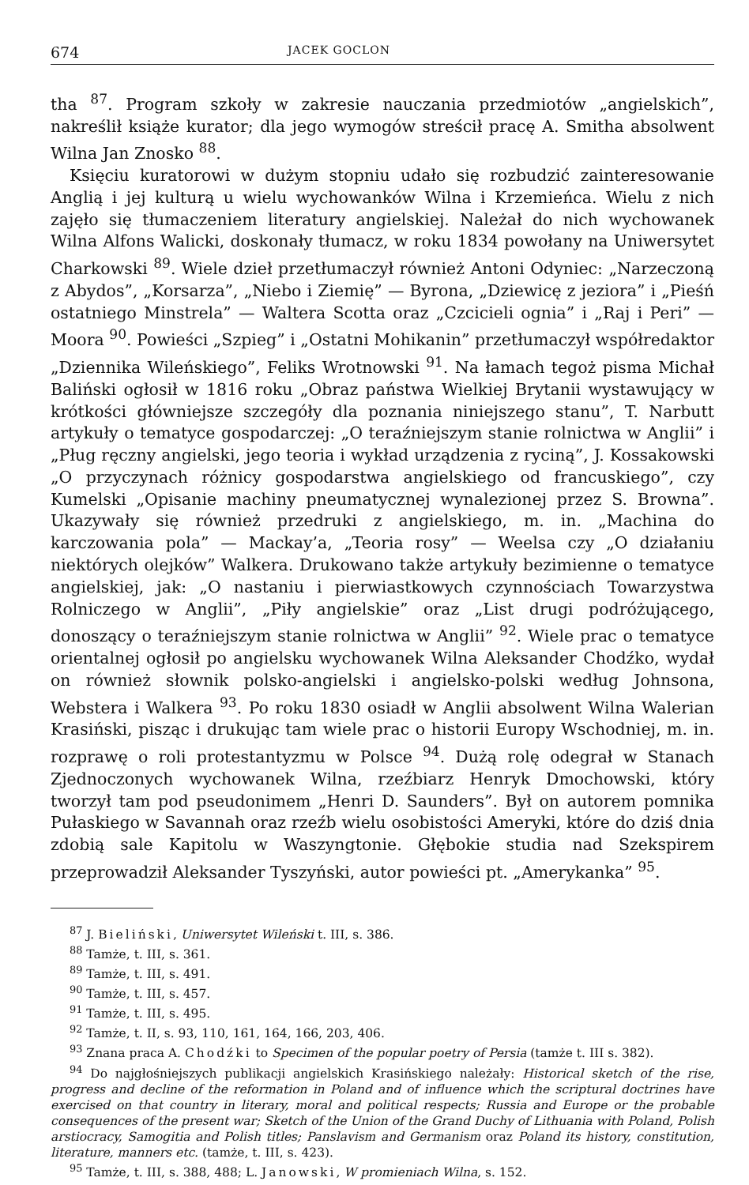674 JACEK GOCLON
tha <sup>87</sup>. Program szkoły w zakresie nauczania przedmiotów „angielskich”, nakreślił książe kurator; dla jego wymogów streścił pracę A. Smitha absolwent Wilna Jan Znosko <sup>88</sup>.
Księciu kuratorowi w dużym stopniu udało się rozbudzić zainteresowanie Anglią i jej kulturą u wielu wychowanków Wilna i Krzemieńca. Wielu z nich zajęło się tłumaczeniem literatury angielskiej. Należał do nich wychowanek Wilna Alfons Walicki, doskonały tłumacz, w roku 1834 powołany na Uniwersytet Charkowski <sup>89</sup>. Wiele dzieł przetłumaczył również Antoni Odyniec: „Narzeczoną z Abydos”, „Korsarza”, „Niebo i Ziemię” — Byrona, „Dziewicę z jeziora” i „Pieśń ostatniego Minstrela” — Waltera Scotta oraz „Czcicieli ognia” i „Raj i Peri” — Moora <sup>90</sup>. Powieści „Szpieg” i „Ostatni Mohikanin” przetłumaczył współredaktor „Dziennika Wileńskiego”, Feliks Wrotnowski <sup>91</sup>. Na łamach tegoż pisma Michał Baliński ogłosił w 1816 roku „Obraz państwa Wielkiej Brytanii wystawujący w krótkości główniejsze szczegóły dla poznania niniejszego stanu”, T. Narbutt artykuły o tematyce gospodarczej: „O teraźniejszym stanie rolnictwa w Anglii” i „Pług ręczny angielski, jego teoria i wykład urządzenia z ryciną”, J. Kossakowski „O przyczynach różnicy gospodarstwa angielskiego od francuskiego”, czy Kumelski „Opisanie machiny pneumatycznej wynalezionej przez S. Browna”. Ukazywały się również przedruki z angielskiego, m. in. „Machina do karczowania pola” — Mackay’a, „Teoria rosy” — Weelsa czy „O działaniu niektórych olejków” Walkera. Drukowano także artykuły bezimienne o tematyce angielskiej, jak: „O nastaniu i pierwiastkowych czynnościach Towarzystwa Rolniczego w Anglii”, „Piły angielskie” oraz „List drugi podróżującego, donoszący o teraźniejszym stanie rolnictwa w Anglii” <sup>92</sup>. Wiele prac o tematyce orientalnej ogłosił po angielsku wychowanek Wilna Aleksander Chodźko, wydał on również słownik polsko-angielski i angielsko-polski według Johnsona, Webstera i Walkera <sup>93</sup>. Po roku 1830 osiadł w Anglii absolwent Wilna Walerian Krasiński, pisząc i drukując tam wiele prac o historii Europy Wschodniej, m. in. rozprawę o roli protestantyzmu w Polsce <sup>94</sup>. Dużą rolę odegrał w Stanach Zjednoczonych wychowanek Wilna, rzeźbiarz Henryk Dmochowski, który tworzył tam pod pseudonimem „Henri D. Saunders”. Był on autorem pomnika Pułaskiego w Savannah oraz rzeźb wielu osobistości Ameryki, które do dziś dnia zdobią sale Kapitolu w Waszyngtonie. Głębokie studia nad Szekspirem przeprowadził Aleksander Tyszyński, autor powieści pt. „Amerykanka” <sup>95</sup>.
<sup>87</sup> J. Bieliński, Uniwersytet Wileński t. III, s. 386.
<sup>88</sup> Tamże, t. III, s. 361.
<sup>89</sup> Tamże, t. III, s. 491.
<sup>90</sup> Tamże, t. III, s. 457.
<sup>91</sup> Tamże, t. III, s. 495.
<sup>92</sup> Tamże, t. II, s. 93, 110, 161, 164, 166, 203, 406.
<sup>93</sup> Znana praca A. Chodźki to Specimen of the popular poetry of Persia (tamże t. III s. 382).
<sup>94</sup> Do najgłośniejszych publikacji angielskich Krasińskiego należały: Historical sketch of the rise, progress and decline of the reformation in Poland and of influence which the scriptural doctrines have exercised on that country in literary, moral and political respects; Russia and Europe or the probable consequences of the present war; Sketch of the Union of the Grand Duchy of Lithuania with Poland, Polish arstiocracy, Samogitia and Polish titles; Panslavism and Germanism oraz Poland its history, constitution, literature, manners etc. (tamże, t. III, s. 423).
<sup>95</sup> Tamże, t. III, s. 388, 488; L. Janowski, W promieniach Wilna, s. 152.